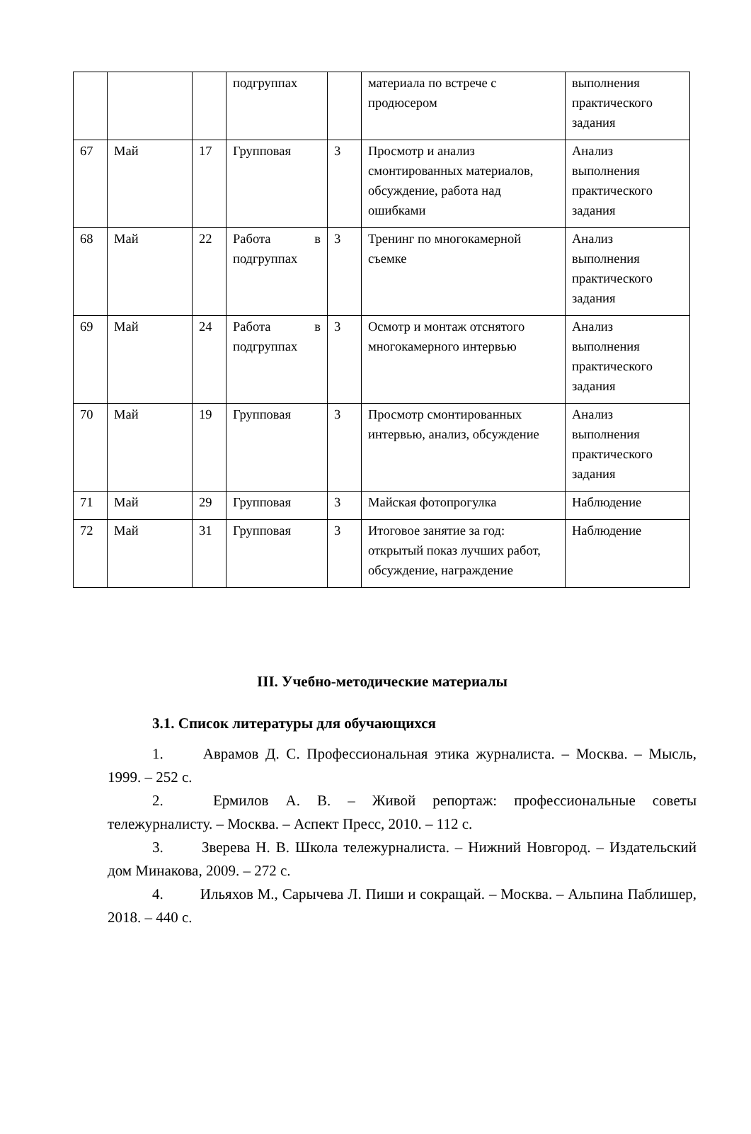| | | | подгруппах | | материала по встрече с продюсером | выполнения практического задания |
| 67 | Май | 17 | Групповая | 3 | Просмотр и анализ смонтированных материалов, обсуждение, работа над ошибками | Анализ выполнения практического задания |
| 68 | Май | 22 | Работа в подгруппах | 3 | Тренинг по многокамерной съемке | Анализ выполнения практического задания |
| 69 | Май | 24 | Работа в подгруппах | 3 | Осмотр и монтаж отснятого многокамерного интервью | Анализ выполнения практического задания |
| 70 | Май | 19 | Групповая | 3 | Просмотр смонтированных интервью, анализ, обсуждение | Анализ выполнения практического задания |
| 71 | Май | 29 | Групповая | 3 | Майская фотопрогулка | Наблюдение |
| 72 | Май | 31 | Групповая | 3 | Итоговое занятие за год: открытый показ лучших работ, обсуждение, награждение | Наблюдение |
III. Учебно-методические материалы
3.1. Список литературы для обучающихся
1. Аврамов Д. С. Профессиональная этика журналиста. – Москва. – Мысль, 1999. – 252 с.
2. Ермилов А. В. – Живой репортаж: профессиональные советы тележурналисту. – Москва. – Аспект Пресс, 2010. – 112 с.
3. Зверева Н. В. Школа тележурналиста. – Нижний Новгород. – Издательский дом Минакова, 2009. – 272 с.
4. Ильяхов М., Сарычева Л. Пиши и сокращай. – Москва. – Альпина Паблишер, 2018. – 440 с.